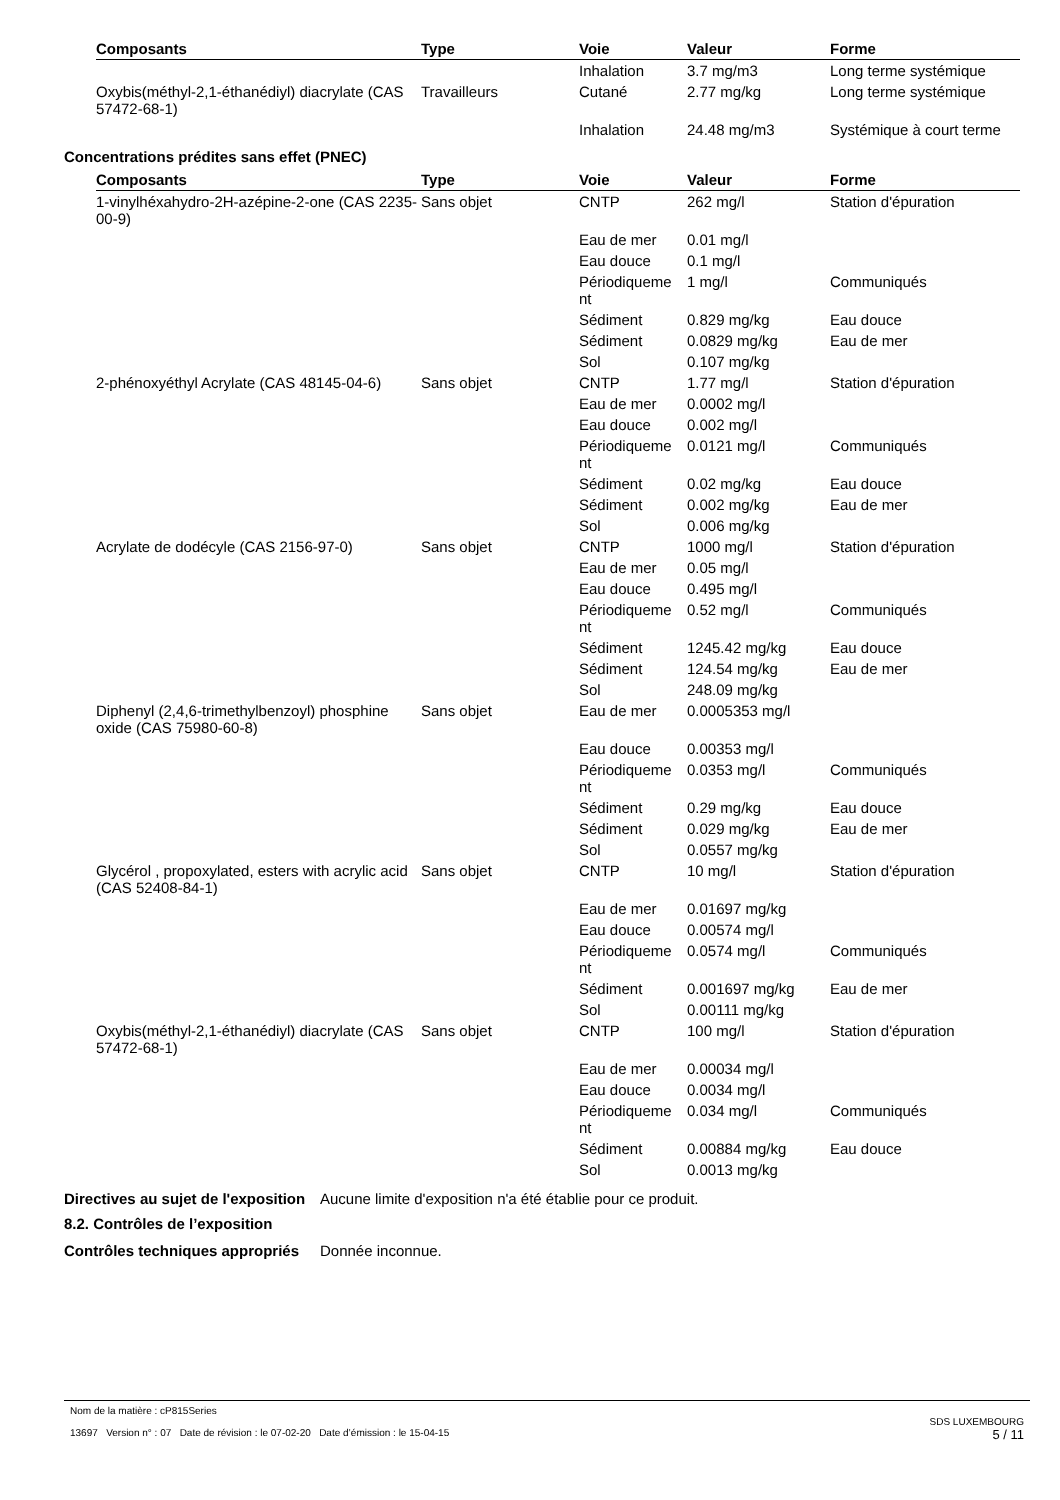| Composants | Type | Voie | Valeur | Forme |
| --- | --- | --- | --- | --- |
| | | Inhalation | 3.7 mg/m3 | Long terme systémique |
| Oxybis(méthyl-2,1-éthanédiyl) diacrylate (CAS 57472-68-1) | Travailleurs | Cutané | 2.77 mg/kg | Long terme systémique |
| | | Inhalation | 24.48 mg/m3 | Systémique à court terme |
Concentrations prédites sans effet (PNEC)
| Composants | Type | Voie | Valeur | Forme |
| --- | --- | --- | --- | --- |
| 1-vinylhéxahydro-2H-azépine-2-one (CAS 2235-00-9) | Sans objet | CNTP | 262 mg/l | Station d'épuration |
| | | Eau de mer | 0.01 mg/l | |
| | | Eau douce | 0.1 mg/l | |
| | | Périodiqueme nt | 1 mg/l | Communiqués |
| | | Sédiment | 0.829 mg/kg | Eau douce |
| | | Sédiment | 0.0829 mg/kg | Eau de mer |
| | | Sol | 0.107 mg/kg | |
| 2-phénoxyéthyl Acrylate (CAS 48145-04-6) | Sans objet | CNTP | 1.77 mg/l | Station d'épuration |
| | | Eau de mer | 0.0002 mg/l | |
| | | Eau douce | 0.002 mg/l | |
| | | Périodiqueme nt | 0.0121 mg/l | Communiqués |
| | | Sédiment | 0.02 mg/kg | Eau douce |
| | | Sédiment | 0.002 mg/kg | Eau de mer |
| | | Sol | 0.006 mg/kg | |
| Acrylate de dodécyle (CAS 2156-97-0) | Sans objet | CNTP | 1000 mg/l | Station d'épuration |
| | | Eau de mer | 0.05 mg/l | |
| | | Eau douce | 0.495 mg/l | |
| | | Périodiqueme nt | 0.52 mg/l | Communiqués |
| | | Sédiment | 1245.42 mg/kg | Eau douce |
| | | Sédiment | 124.54 mg/kg | Eau de mer |
| | | Sol | 248.09 mg/kg | |
| Diphenyl (2,4,6-trimethylbenzoyl) phosphine oxide (CAS 75980-60-8) | Sans objet | Eau de mer | 0.0005353 mg/l | |
| | | Eau douce | 0.00353 mg/l | |
| | | Périodiqueme nt | 0.0353 mg/l | Communiqués |
| | | Sédiment | 0.29 mg/kg | Eau douce |
| | | Sédiment | 0.029 mg/kg | Eau de mer |
| | | Sol | 0.0557 mg/kg | |
| Glycérol , propoxylated, esters with acrylic acid (CAS 52408-84-1) | Sans objet | CNTP | 10 mg/l | Station d'épuration |
| | | Eau de mer | 0.01697 mg/kg | |
| | | Eau douce | 0.00574 mg/l | |
| | | Périodiqueme nt | 0.0574 mg/l | Communiqués |
| | | Sédiment | 0.001697 mg/kg | Eau de mer |
| | | Sol | 0.00111 mg/kg | |
| Oxybis(méthyl-2,1-éthanédiyl) diacrylate (CAS 57472-68-1) | Sans objet | CNTP | 100 mg/l | Station d'épuration |
| | | Eau de mer | 0.00034 mg/l | |
| | | Eau douce | 0.0034 mg/l | |
| | | Périodiqueme nt | 0.034 mg/l | Communiqués |
| | | Sédiment | 0.00884 mg/kg | Eau douce |
| | | Sol | 0.0013 mg/kg | |
Directives au sujet de l'exposition
Aucune limite d'exposition n'a été établie pour ce produit.
8.2. Contrôles de l’exposition
Contrôles techniques appropriés
Donnée inconnue.
Nom de la matière : cP815Series
13697 Version n° : 07 Date de révision : le 07-02-20 Date d’émission : le 15-04-15
SDS LUXEMBOURG
5 / 11